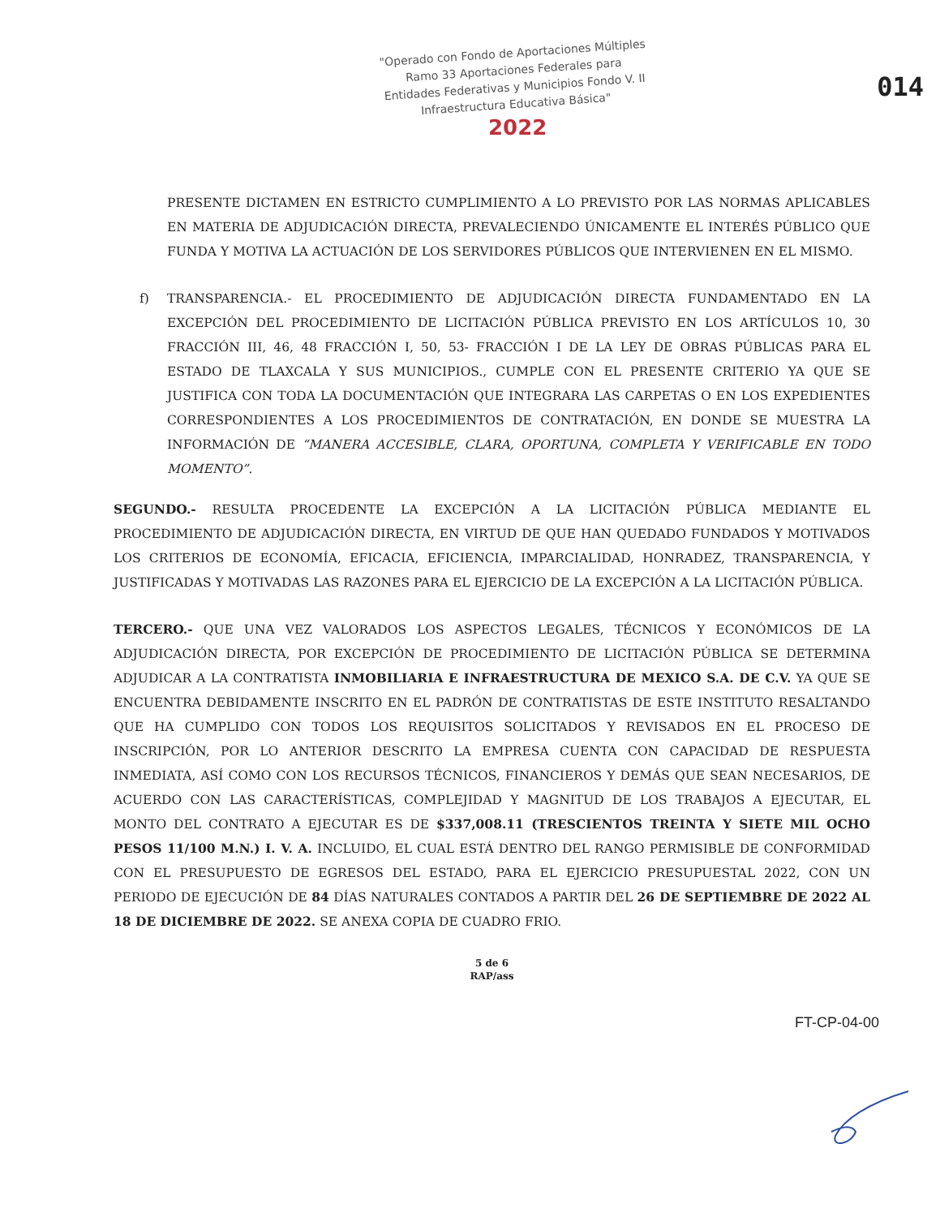"Operado con Fondo de Aportaciones Múltiples Ramo 33 Aportaciones Federales para Entidades Federativas y Municipios Fondo V. II Infraestructura Educativa Básica"
2022
014
PRESENTE DICTAMEN EN ESTRICTO CUMPLIMIENTO A LO PREVISTO POR LAS NORMAS APLICABLES EN MATERIA DE ADJUDICACIÓN DIRECTA, PREVALECIENDO ÚNICAMENTE EL INTERÉS PÚBLICO QUE FUNDA Y MOTIVA LA ACTUACIÓN DE LOS SERVIDORES PÚBLICOS QUE INTERVIENEN EN EL MISMO.
f) TRANSPARENCIA.- EL PROCEDIMIENTO DE ADJUDICACIÓN DIRECTA FUNDAMENTADO EN LA EXCEPCIÓN DEL PROCEDIMIENTO DE LICITACIÓN PÚBLICA PREVISTO EN LOS ARTÍCULOS 10, 30 FRACCIÓN III, 46, 48 FRACCIÓN I, 50, 53- FRACCIÓN I DE LA LEY DE OBRAS PÚBLICAS PARA EL ESTADO DE TLAXCALA Y SUS MUNICIPIOS., CUMPLE CON EL PRESENTE CRITERIO YA QUE SE JUSTIFICA CON TODA LA DOCUMENTACIÓN QUE INTEGRARA LAS CARPETAS O EN LOS EXPEDIENTES CORRESPONDIENTES A LOS PROCEDIMIENTOS DE CONTRATACIÓN, EN DONDE SE MUESTRA LA INFORMACIÓN DE “MANERA ACCESIBLE, CLARA, OPORTUNA, COMPLETA Y VERIFICABLE EN TODO MOMENTO”.
SEGUNDO.- RESULTA PROCEDENTE LA EXCEPCIÓN A LA LICITACIÓN PÚBLICA MEDIANTE EL PROCEDIMIENTO DE ADJUDICACIÓN DIRECTA, EN VIRTUD DE QUE HAN QUEDADO FUNDADOS Y MOTIVADOS LOS CRITERIOS DE ECONOMÍA, EFICACIA, EFICIENCIA, IMPARCIALIDAD, HONRADEZ, TRANSPARENCIA, Y JUSTIFICADAS Y MOTIVADAS LAS RAZONES PARA EL EJERCICIO DE LA EXCEPCIÓN A LA LICITACIÓN PÚBLICA.
TERCERO.- QUE UNA VEZ VALORADOS LOS ASPECTOS LEGALES, TÉCNICOS Y ECONÓMICOS DE LA ADJUDICACIÓN DIRECTA, POR EXCEPCIÓN DE PROCEDIMIENTO DE LICITACIÓN PÚBLICA SE DETERMINA ADJUDICAR A LA CONTRATISTA INMOBILIARIA E INFRAESTRUCTURA DE MEXICO S.A. DE C.V. YA QUE SE ENCUENTRA DEBIDAMENTE INSCRITO EN EL PADRÓN DE CONTRATISTAS DE ESTE INSTITUTO RESALTANDO QUE HA CUMPLIDO CON TODOS LOS REQUISITOS SOLICITADOS Y REVISADOS EN EL PROCESO DE INSCRIPCIÓN, POR LO ANTERIOR DESCRITO LA EMPRESA CUENTA CON CAPACIDAD DE RESPUESTA INMEDIATA, ASÍ COMO CON LOS RECURSOS TÉCNICOS, FINANCIEROS Y DEMÁS QUE SEAN NECESARIOS, DE ACUERDO CON LAS CARACTERÍSTICAS, COMPLEJIDAD Y MAGNITUD DE LOS TRABAJOS A EJECUTAR, EL MONTO DEL CONTRATO A EJECUTAR ES DE $337,008.11 (TRESCIENTOS TREINTA Y SIETE MIL OCHO PESOS 11/100 M.N.) I. V. A. INCLUIDO, EL CUAL ESTÁ DENTRO DEL RANGO PERMISIBLE DE CONFORMIDAD CON EL PRESUPUESTO DE EGRESOS DEL ESTADO, PARA EL EJERCICIO PRESUPUESTAL 2022, CON UN PERIODO DE EJECUCIÓN DE 84 DÍAS NATURALES CONTADOS A PARTIR DEL 26 DE SEPTIEMBRE DE 2022 AL 18 DE DICIEMBRE DE 2022. SE ANEXA COPIA DE CUADRO FRIO.
5 de 6
RAP/ass
FT-CP-04-00